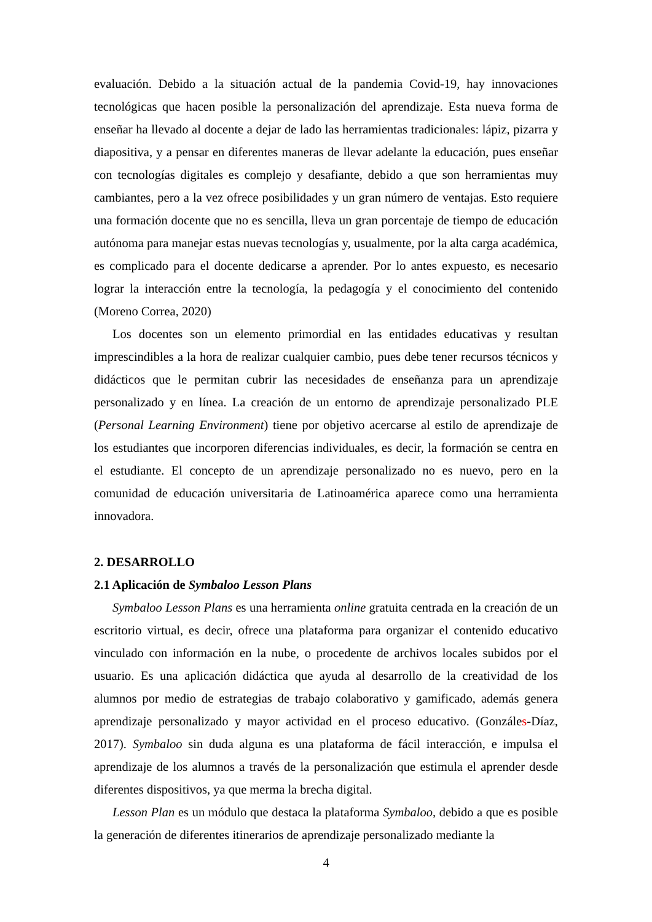evaluación. Debido a la situación actual de la pandemia Covid-19, hay innovaciones tecnológicas que hacen posible la personalización del aprendizaje. Esta nueva forma de enseñar ha llevado al docente a dejar de lado las herramientas tradicionales: lápiz, pizarra y diapositiva, y a pensar en diferentes maneras de llevar adelante la educación, pues enseñar con tecnologías digitales es complejo y desafiante, debido a que son herramientas muy cambiantes, pero a la vez ofrece posibilidades y un gran número de ventajas. Esto requiere una formación docente que no es sencilla, lleva un gran porcentaje de tiempo de educación autónoma para manejar estas nuevas tecnologías y, usualmente, por la alta carga académica, es complicado para el docente dedicarse a aprender. Por lo antes expuesto, es necesario lograr la interacción entre la tecnología, la pedagogía y el conocimiento del contenido (Moreno Correa, 2020)
Los docentes son un elemento primordial en las entidades educativas y resultan imprescindibles a la hora de realizar cualquier cambio, pues debe tener recursos técnicos y didácticos que le permitan cubrir las necesidades de enseñanza para un aprendizaje personalizado y en línea. La creación de un entorno de aprendizaje personalizado PLE (Personal Learning Environment) tiene por objetivo acercarse al estilo de aprendizaje de los estudiantes que incorporen diferencias individuales, es decir, la formación se centra en el estudiante. El concepto de un aprendizaje personalizado no es nuevo, pero en la comunidad de educación universitaria de Latinoamérica aparece como una herramienta innovadora.
2. DESARROLLO
2.1 Aplicación de Symbaloo Lesson Plans
Symbaloo Lesson Plans es una herramienta online gratuita centrada en la creación de un escritorio virtual, es decir, ofrece una plataforma para organizar el contenido educativo vinculado con información en la nube, o procedente de archivos locales subidos por el usuario. Es una aplicación didáctica que ayuda al desarrollo de la creatividad de los alumnos por medio de estrategias de trabajo colaborativo y gamificado, además genera aprendizaje personalizado y mayor actividad en el proceso educativo. (Gonzáles-Díaz, 2017). Symbaloo sin duda alguna es una plataforma de fácil interacción, e impulsa el aprendizaje de los alumnos a través de la personalización que estimula el aprender desde diferentes dispositivos, ya que merma la brecha digital.
Lesson Plan es un módulo que destaca la plataforma Symbaloo, debido a que es posible la generación de diferentes itinerarios de aprendizaje personalizado mediante la
4